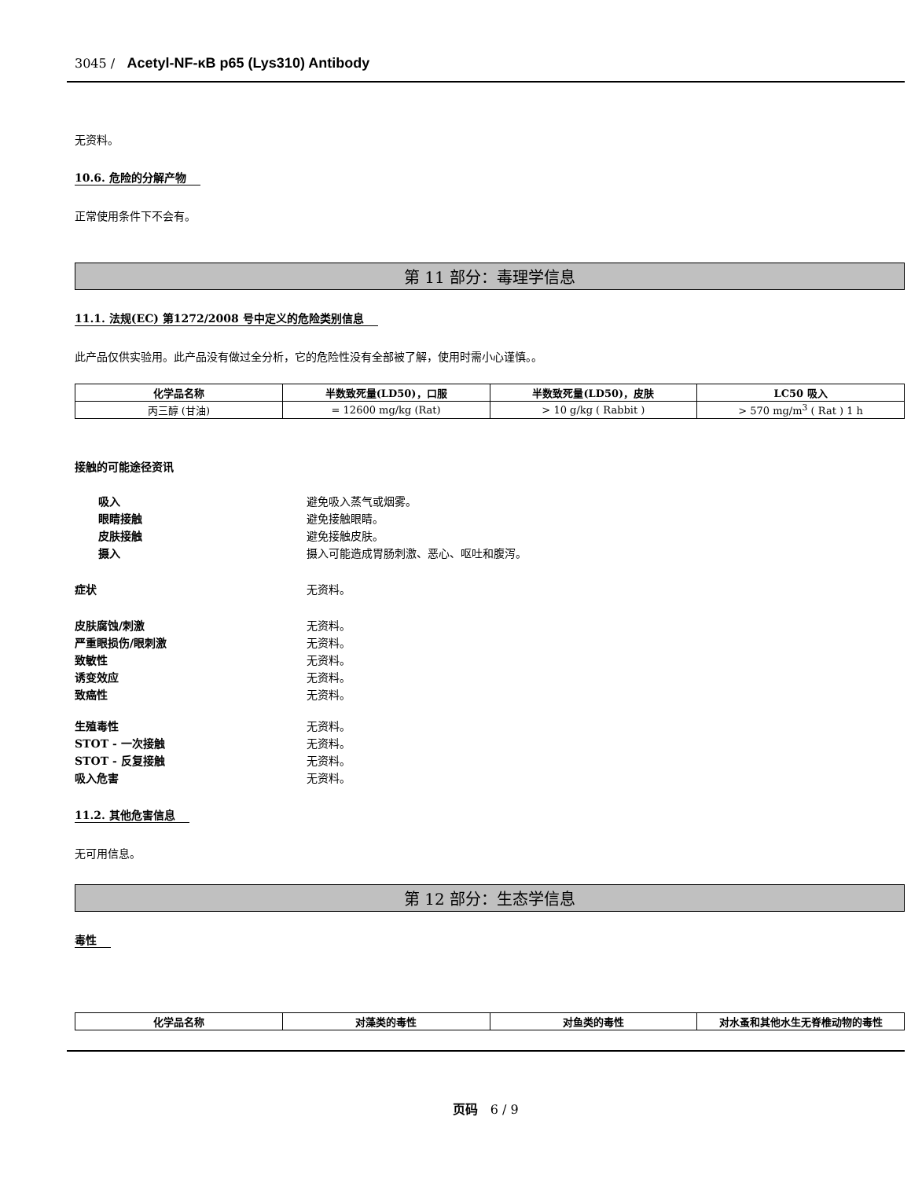3045 / Acetyl-NF-κB p65 (Lys310) Antibody
无资料。
10.6. 危险的分解产物
正常使用条件下不会有。
第 11 部分：毒理学信息
11.1. 法规(EC) 第1272/2008 号中定义的危险类别信息
此产品仅供实验用。此产品没有做过全分析，它的危险性没有全部被了解，使用时需小心谨慎。。
| 化学品名称 | 半数致死量(LD50)，口服 | 半数致死量(LD50)，皮肤 | LC50 吸入 |
| --- | --- | --- | --- |
| 丙三醇 (甘油) | = 12600 mg/kg (Rat) | > 10 g/kg ( Rabbit ) | > 570 mg/m<sup>3</sup> ( Rat ) 1 h |
接触的可能途径资讯
吸入 避免吸入蒸气或烟雾。
眼睛接触 避免接触眼睛。
皮肤接触 避免接触皮肤。
摄入 摄入可能造成胃肠刺激、恶心、呕吐和腹泻。
症状 无资料。
皮肤腐蚀/刺激 无资料。
严重眼损伤/眼刺激 无资料。
致敏性 无资料。
诱变效应 无资料。
致癌性 无资料。
生殖毒性 无资料。
STOT - 一次接触 无资料。
STOT - 反复接触 无资料。
吸入危害 无资料。
11.2. 其他危害信息
无可用信息。
第 12 部分：生态学信息
毒性
| 化学品名称 | 对藻类的毒性 | 对鱼类的毒性 | 对水蚤和其他水生无脊椎动物的毒性 |
| --- | --- | --- | --- |
页码 6 / 9